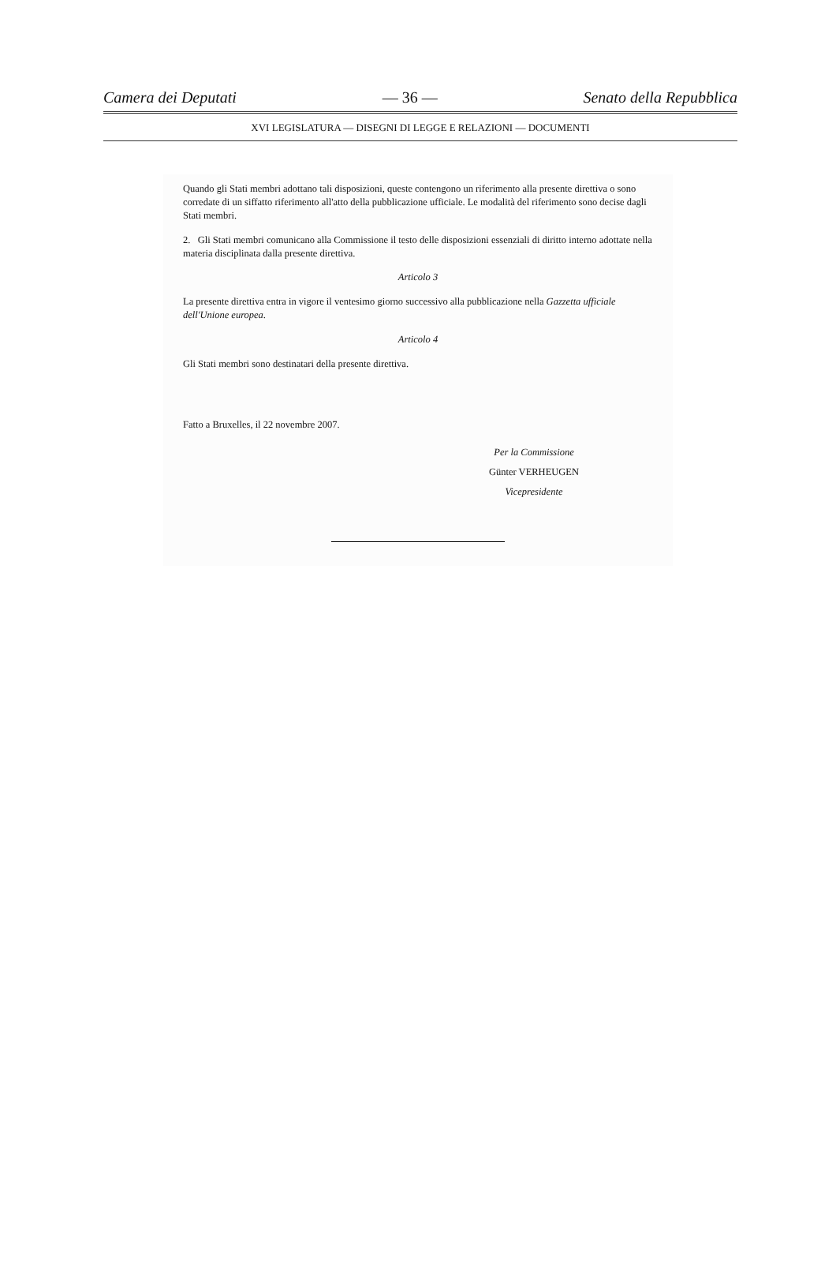Camera dei Deputati — 36 — Senato della Repubblica
XVI LEGISLATURA — DISEGNI DI LEGGE E RELAZIONI — DOCUMENTI
Quando gli Stati membri adottano tali disposizioni, queste contengono un riferimento alla presente direttiva o sono corredate di un siffatto riferimento all'atto della pubblicazione ufficiale. Le modalità del riferimento sono decise dagli Stati membri.
2. Gli Stati membri comunicano alla Commissione il testo delle disposizioni essenziali di diritto interno adottate nella materia disciplinata dalla presente direttiva.
Articolo 3
La presente direttiva entra in vigore il ventesimo giorno successivo alla pubblicazione nella Gazzetta ufficiale dell'Unione europea.
Articolo 4
Gli Stati membri sono destinatari della presente direttiva.
Fatto a Bruxelles, il 22 novembre 2007.
Per la Commissione
Günter VERHEUGEN
Vicepresidente